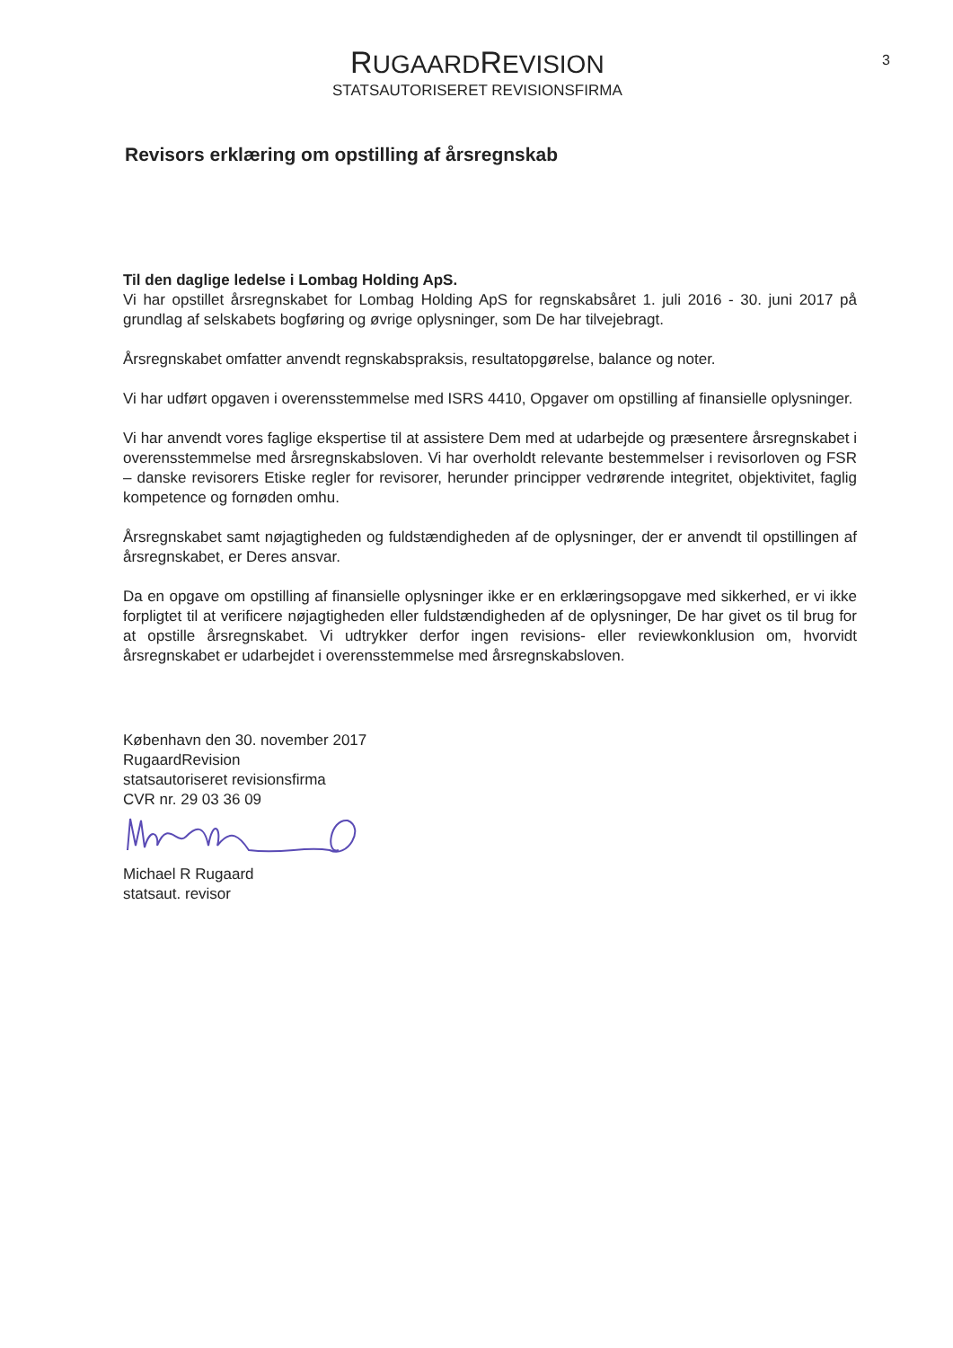RUGAARDREVISION
STATSAUTORISERET REVISIONSFIRMA
3
Revisors erklæring om opstilling af årsregnskab
Til den daglige ledelse i Lombag Holding ApS.
Vi har opstillet årsregnskabet for Lombag Holding ApS for regnskabsåret 1. juli 2016 - 30. juni 2017 på grundlag af selskabets bogføring og øvrige oplysninger, som De har tilvejebragt.
Årsregnskabet omfatter anvendt regnskabspraksis, resultatopgørelse, balance og noter.
Vi har udført opgaven i overensstemmelse med ISRS 4410, Opgaver om opstilling af finansielle oplysninger.
Vi har anvendt vores faglige ekspertise til at assistere Dem med at udarbejde og præsentere årsregnskabet i overensstemmelse med årsregnskabsloven. Vi har overholdt relevante bestemmelser i revisorloven og FSR – danske revisorers Etiske regler for revisorer, herunder principper vedrørende integritet, objektivitet, faglig kompetence og fornøden omhu.
Årsregnskabet samt nøjagtigheden og fuldstændigheden af de oplysninger, der er anvendt til opstillingen af årsregnskabet, er Deres ansvar.
Da en opgave om opstilling af finansielle oplysninger ikke er en erklæringsopgave med sikkerhed, er vi ikke forpligtet til at verificere nøjagtigheden eller fuldstændigheden af de oplysninger, De har givet os til brug for at opstille årsregnskabet. Vi udtrykker derfor ingen revisions- eller reviewkonklusion om, hvorvidt årsregnskabet er udarbejdet i overensstemmelse med årsregnskabsloven.
København den 30. november 2017
RugaardRevision
statsautoriseret revisionsfirma
CVR nr. 29 03 36 09
Michael R Rugaard
statsaut. revisor